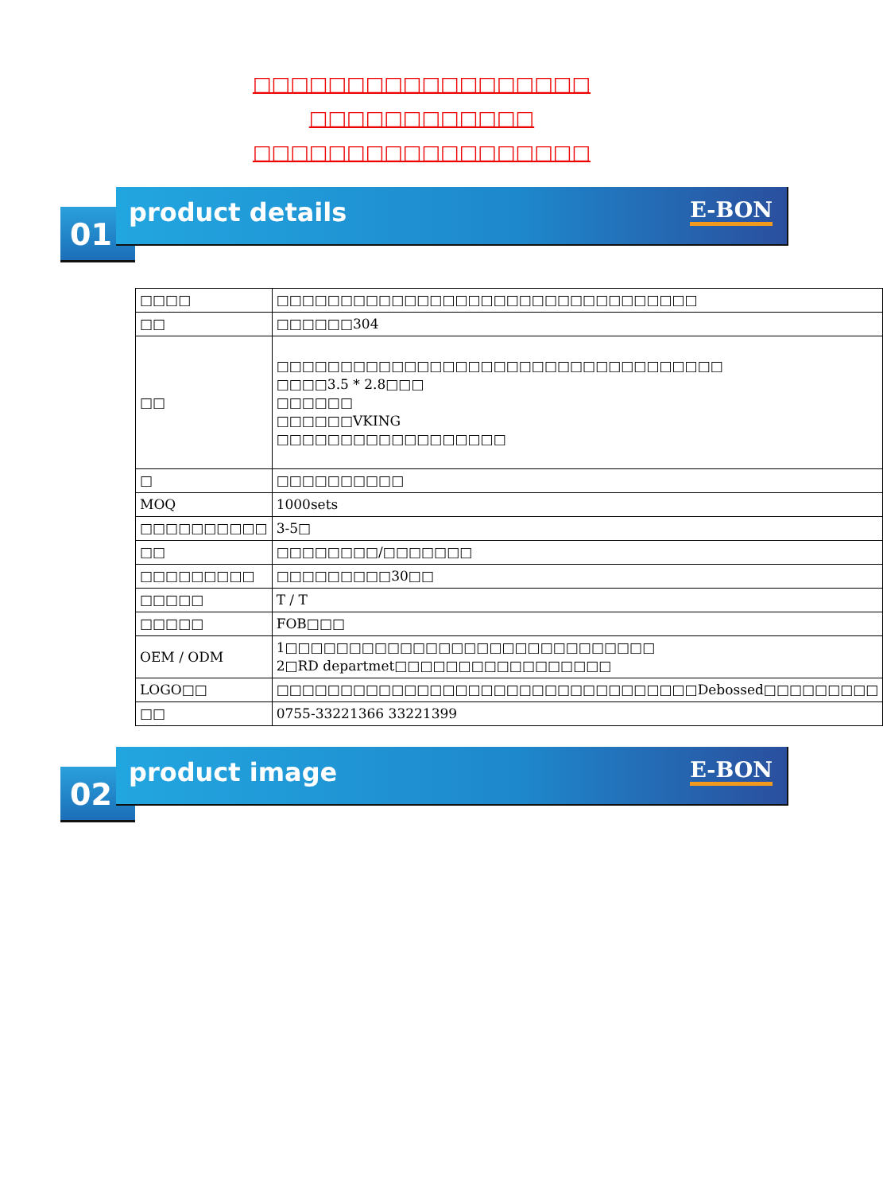□□□□□□□□□□□□□□□□□□
□□□□□□□□□□□□
□□□□□□□□□□□□□□□□□□
01
product details E-BON
| □□□□ | □□□□□□□□□□□□□□□□□□□□□□□□□□□□□□□□□ |
| □□ | □□□□□□304 |
| □□ | □□□□□□□□□□□□□□□□□□□□□□□□□□□□□□□□□□□ □□□□3.5 * 2.8□□□ □□□□□□ □□□□□□VKING □□□□□□□□□□□□□□□□□□ |
| □ | □□□□□□□□□□ |
| MOQ | 1000sets |
| □□□□□□□□□□ | 3-5□ |
| □□ | □□□□□□□□/□□□□□□□ |
| □□□□□□□□□ | □□□□□□□□□30□□ |
| □□□□□ | T / T |
| □□□□□ | FOB□□□ |
| OEM / ODM | 1□□□□□□□□□□□□□□□□□□□□□□□□□□□□□ 2□RD departmet□□□□□□□□□□□□□□□□□ |
| LOGO□□ | □□□□□□□□□□□□□□□□□□□□□□□□□□□□□□□□□Debossed□□□□□□□□□ |
| □□ | 0755-33221366 33221399 |
02
product image E-BON